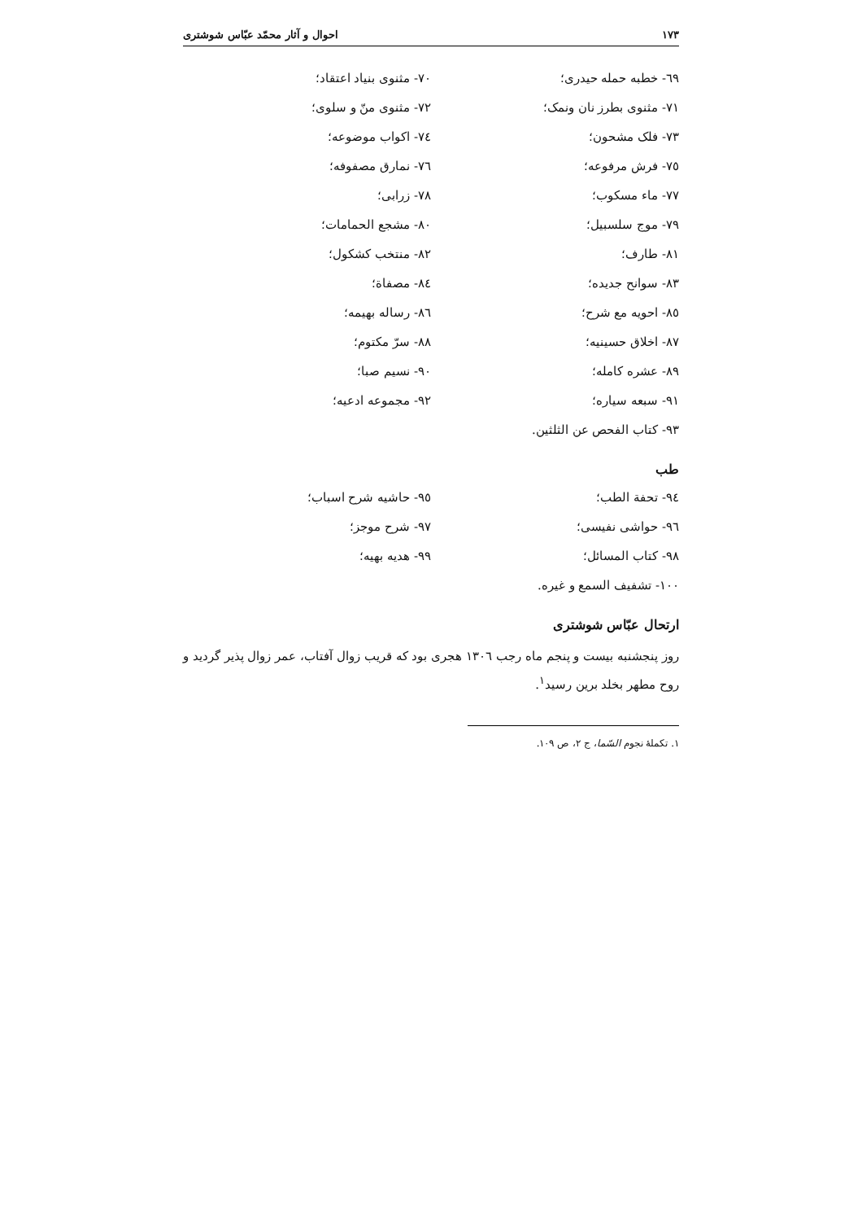١٧٣ احوال و آثار محمّد عبّاس شوشتری
٦٩- خطبه حمله حیدری؛
٧٠- مثنوی بنیاد اعتقاد؛
٧١- مثنوی بطرز نان ونمک؛
٧٢- مثنوی منّ و سلوی؛
٧٣- فلک مشحون؛
٧٤- اکواب موضوعه؛
٧٥- فرش مرفوعه؛
٧٦- نمارق مصفوفه؛
٧٧- ماء مسکوب؛
٧٨- زرابی؛
٧٩- موج سلسبیل؛
٨٠- مشجع الحمامات؛
٨١- طارف؛
٨٢- منتخب کشکول؛
٨٣- سوانح جدیده؛
٨٤- مصفاة؛
٨٥- احویه مع شرح؛
٨٦- رساله بهیمه؛
٨٧- اخلاق حسینیه؛
٨٨- سرّ مکتوم؛
٨٩- عشره کامله؛
٩٠- نسیم صبا؛
٩١- سبعه سیاره؛
٩٢- مجموعه ادعیه؛
٩٣- کتاب الفحص عن الثلثین.
طب
٩٤- تحفة الطب؛
٩٥- حاشیه شرح اسباب؛
٩٦- حواشی نفیسی؛
٩٧- شرح موجز؛
٩٨- کتاب المسائل؛
٩٩- هدیه بهیه؛
١٠٠- تشفیف السمع و غیره.
ارتحال عبّاس شوشتری
روز پنجشنبه بیست و پنجم ماه رجب ١٣٠٦ هجری بود که قریب زوال آفتاب، عمر زوال پذیر گردید و روح مطهر بخلد برین رسید<sup>١</sup>.
١. تکملهٔ نجوم السّما، ج ٢، ص ١٠٩.